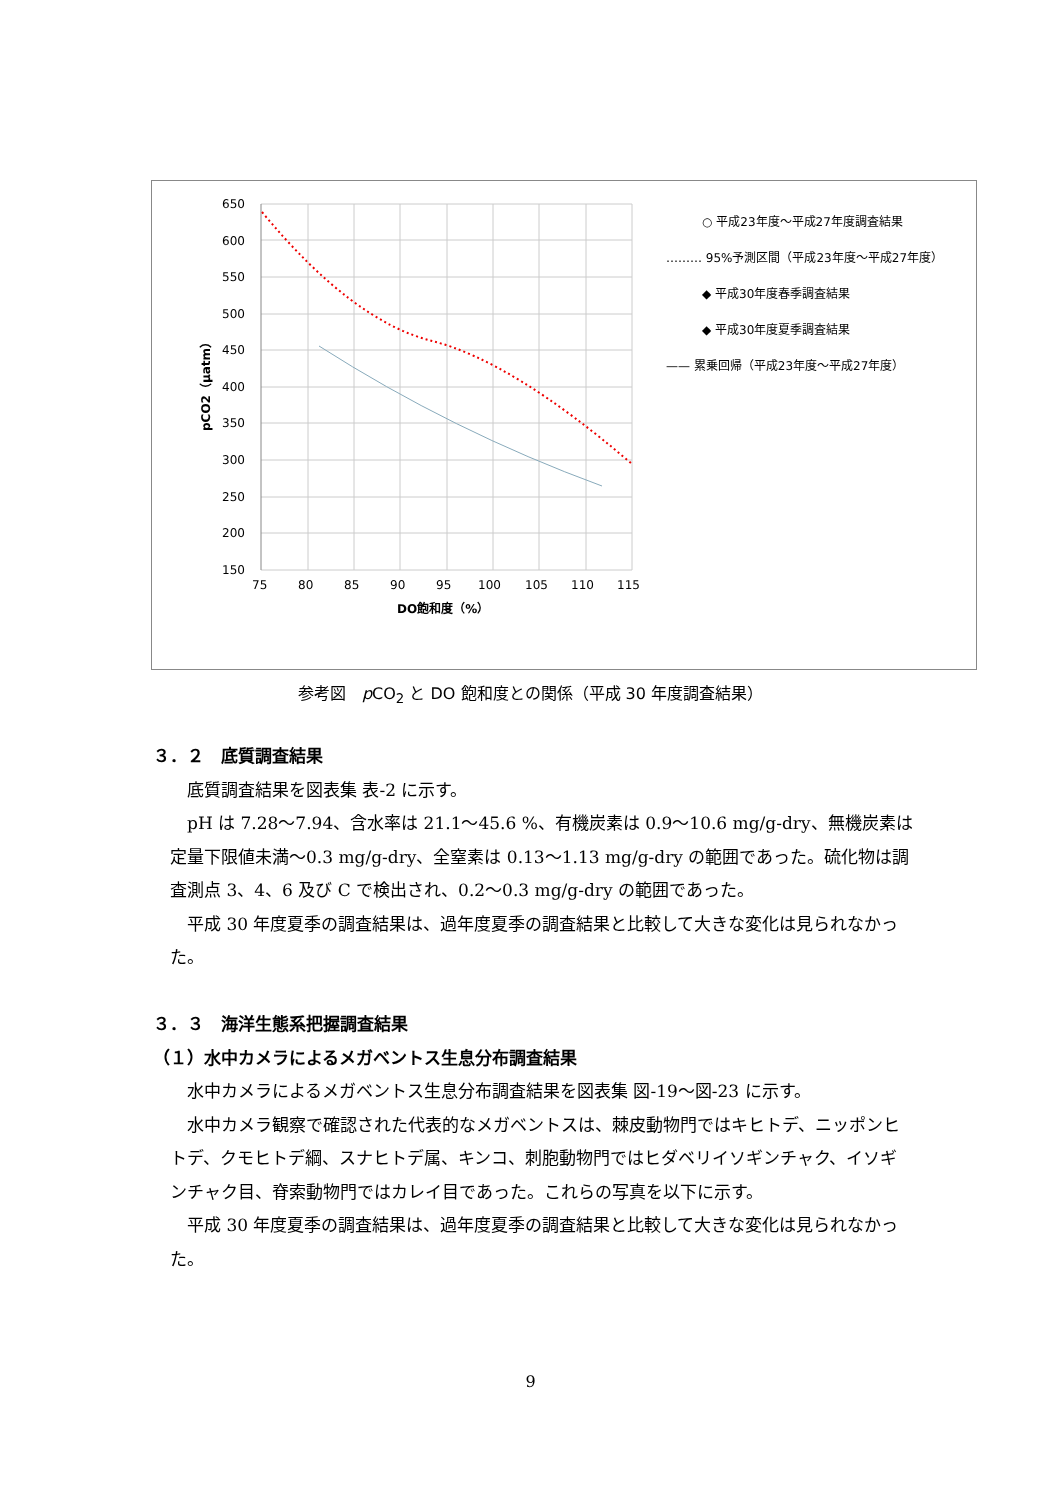650
600
550
500
450
400
350
300
250
200
150
75
80
85
90
95
100
105
110
115
DO飽和度（%）
pCO2（μatm）
○ 平成23年度～平成27年度調査結果
……… 95%予測区間（平成23年度～平成27年度）
◆ 平成30年度春季調査結果
◆ 平成30年度夏季調査結果
—— 累乗回帰（平成23年度～平成27年度）
参考図　p CO<sub>2</sub> と DO 飽和度との関係（平成 30 年度調査結果）
３．２　底質調査結果
　底質調査結果を図表集 表-2 に示す。
　pH は 7.28～7.94、含水率は 21.1～45.6 %、有機炭素は 0.9～10.6 mg/g-dry、無機炭素は定量下限値未満～0.3 mg/g-dry、全窒素は 0.13～1.13 mg/g-dry の範囲であった。硫化物は調査測点 3、4、6 及び C で検出され、0.2～0.3 mg/g-dry の範囲であった。
　平成 30 年度夏季の調査結果は、過年度夏季の調査結果と比較して大きな変化は見られなかった。
３．３　海洋生態系把握調査結果
（１）水中カメラによるメガベントス生息分布調査結果
　水中カメラによるメガベントス生息分布調査結果を図表集 図-19～図-23 に示す。
　水中カメラ観察で確認された代表的なメガベントスは、棘皮動物門ではキヒトデ、ニッポンヒトデ、クモヒトデ綱、スナヒトデ属、キンコ、刺胞動物門ではヒダベリイソギンチャク、イソギンチャク目、脊索動物門ではカレイ目であった。これらの写真を以下に示す。
　平成 30 年度夏季の調査結果は、過年度夏季の調査結果と比較して大きな変化は見られなかった。
9